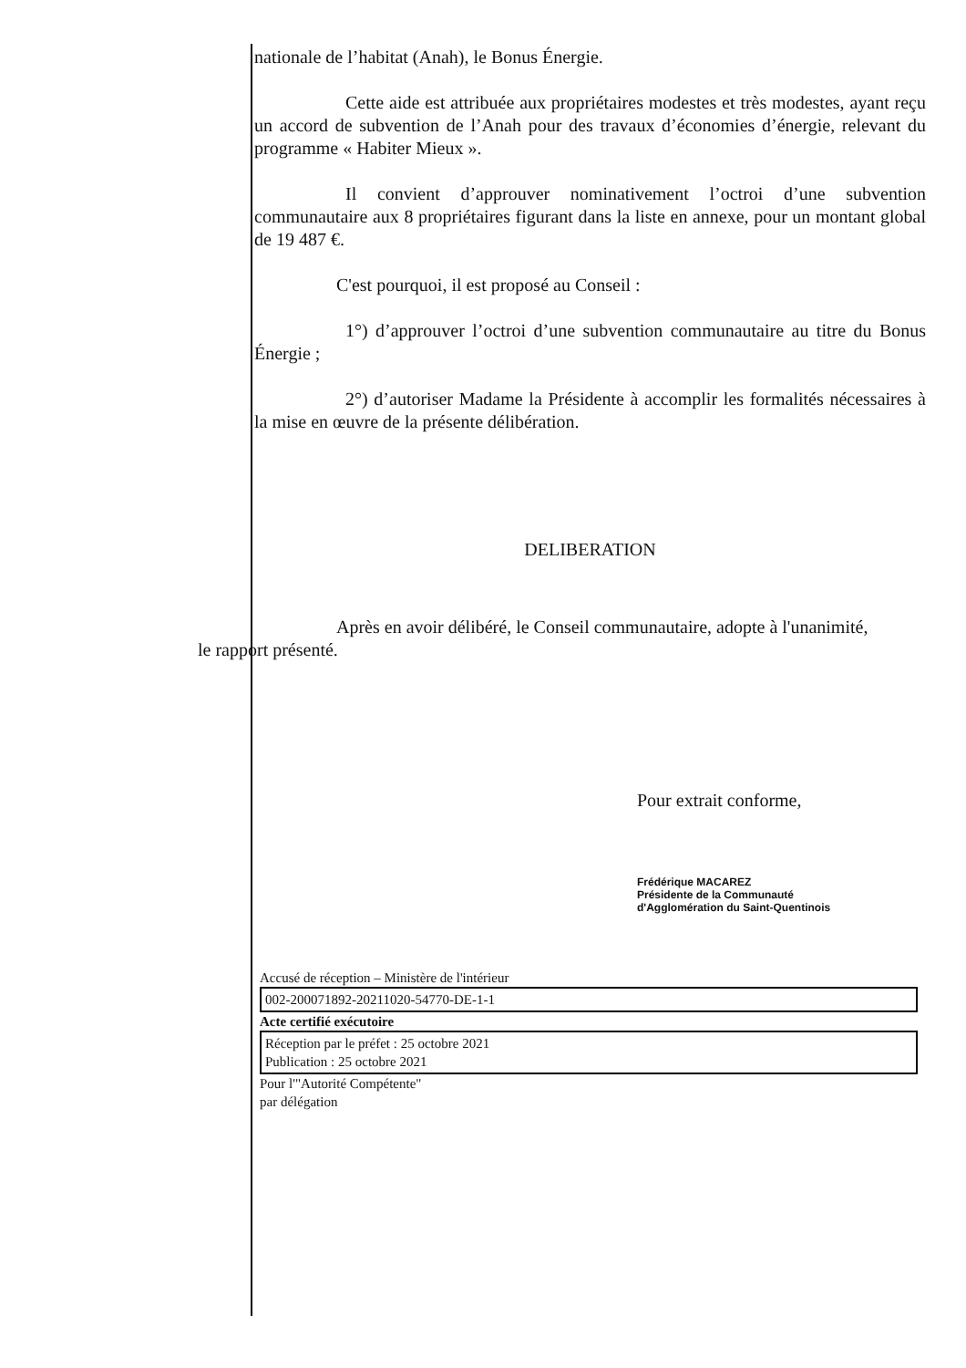nationale de l’habitat (Anah), le Bonus Énergie.
Cette aide est attribuée aux propriétaires modestes et très modestes, ayant reçu un accord de subvention de l’Anah pour des travaux d’économies d’énergie, relevant du programme « Habiter Mieux ».
Il convient d’approuver nominativement l’octroi d’une subvention communautaire aux 8 propriétaires figurant dans la liste en annexe, pour un montant global de 19 487 €.
C'est pourquoi, il est proposé au Conseil :
1°) d’approuver l’octroi d’une subvention communautaire au titre du Bonus Énergie ;
2°) d’autoriser Madame la Présidente à accomplir les formalités nécessaires à la mise en œuvre de la présente délibération.
DELIBERATION
Après en avoir délibéré, le Conseil communautaire, adopte à l'unanimité,
le rapport présenté.
Pour extrait conforme,
Frédérique MACAREZ
Présidente de la Communauté
d'Agglomération du Saint-Quentinois
Accusé de réception – Ministère de l'intérieur
002-200071892-20211020-54770-DE-1-1
Acte certifié exécutoire
Réception par le préfet : 25 octobre 2021
Publication : 25 octobre 2021
Pour l'"Autorité Compétente"
par délégation